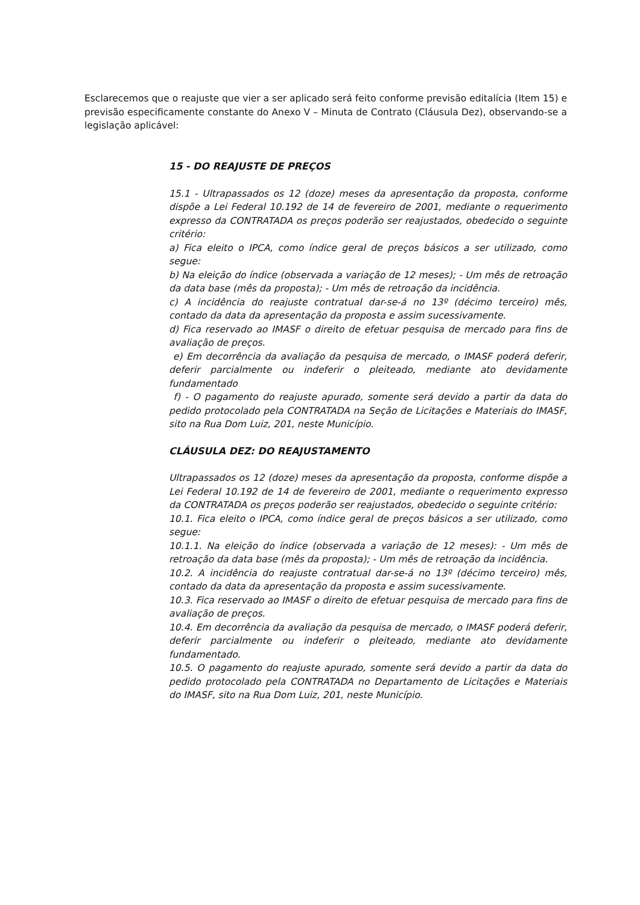Esclarecemos que o reajuste que vier a ser aplicado será feito conforme previsão editalícia (Item 15) e previsão especificamente constante do Anexo V – Minuta de Contrato (Cláusula Dez), observando-se a legislação aplicável:
15 - DO REAJUSTE DE PREÇOS
15.1 - Ultrapassados os 12 (doze) meses da apresentação da proposta, conforme dispõe a Lei Federal 10.192 de 14 de fevereiro de 2001, mediante o requerimento expresso da CONTRATADA os preços poderão ser reajustados, obedecido o seguinte critério:
a) Fica eleito o IPCA, como índice geral de preços básicos a ser utilizado, como segue:
b) Na eleição do índice (observada a variação de 12 meses); - Um mês de retroação da data base (mês da proposta); - Um mês de retroação da incidência.
c) A incidência do reajuste contratual dar-se-á no 13º (décimo terceiro) mês, contado da data da apresentação da proposta e assim sucessivamente.
d) Fica reservado ao IMASF o direito de efetuar pesquisa de mercado para fins de avaliação de preços.
e) Em decorrência da avaliação da pesquisa de mercado, o IMASF poderá deferir, deferir parcialmente ou indeferir o pleiteado, mediante ato devidamente fundamentado
f) - O pagamento do reajuste apurado, somente será devido a partir da data do pedido protocolado pela CONTRATADA na Seção de Licitações e Materiais do IMASF, sito na Rua Dom Luiz, 201, neste Município.
CLÁUSULA DEZ: DO REAJUSTAMENTO
Ultrapassados os 12 (doze) meses da apresentação da proposta, conforme dispõe a Lei Federal 10.192 de 14 de fevereiro de 2001, mediante o requerimento expresso da CONTRATADA os preços poderão ser reajustados, obedecido o seguinte critério:
10.1. Fica eleito o IPCA, como índice geral de preços básicos a ser utilizado, como segue:
10.1.1. Na eleição do índice (observada a variação de 12 meses): - Um mês de retroação da data base (mês da proposta); - Um mês de retroação da incidência.
10.2. A incidência do reajuste contratual dar-se-á no 13º (décimo terceiro) mês, contado da data da apresentação da proposta e assim sucessivamente.
10.3. Fica reservado ao IMASF o direito de efetuar pesquisa de mercado para fins de avaliação de preços.
10.4. Em decorrência da avaliação da pesquisa de mercado, o IMASF poderá deferir, deferir parcialmente ou indeferir o pleiteado, mediante ato devidamente fundamentado.
10.5. O pagamento do reajuste apurado, somente será devido a partir da data do pedido protocolado pela CONTRATADA no Departamento de Licitações e Materiais do IMASF, sito na Rua Dom Luiz, 201, neste Município.